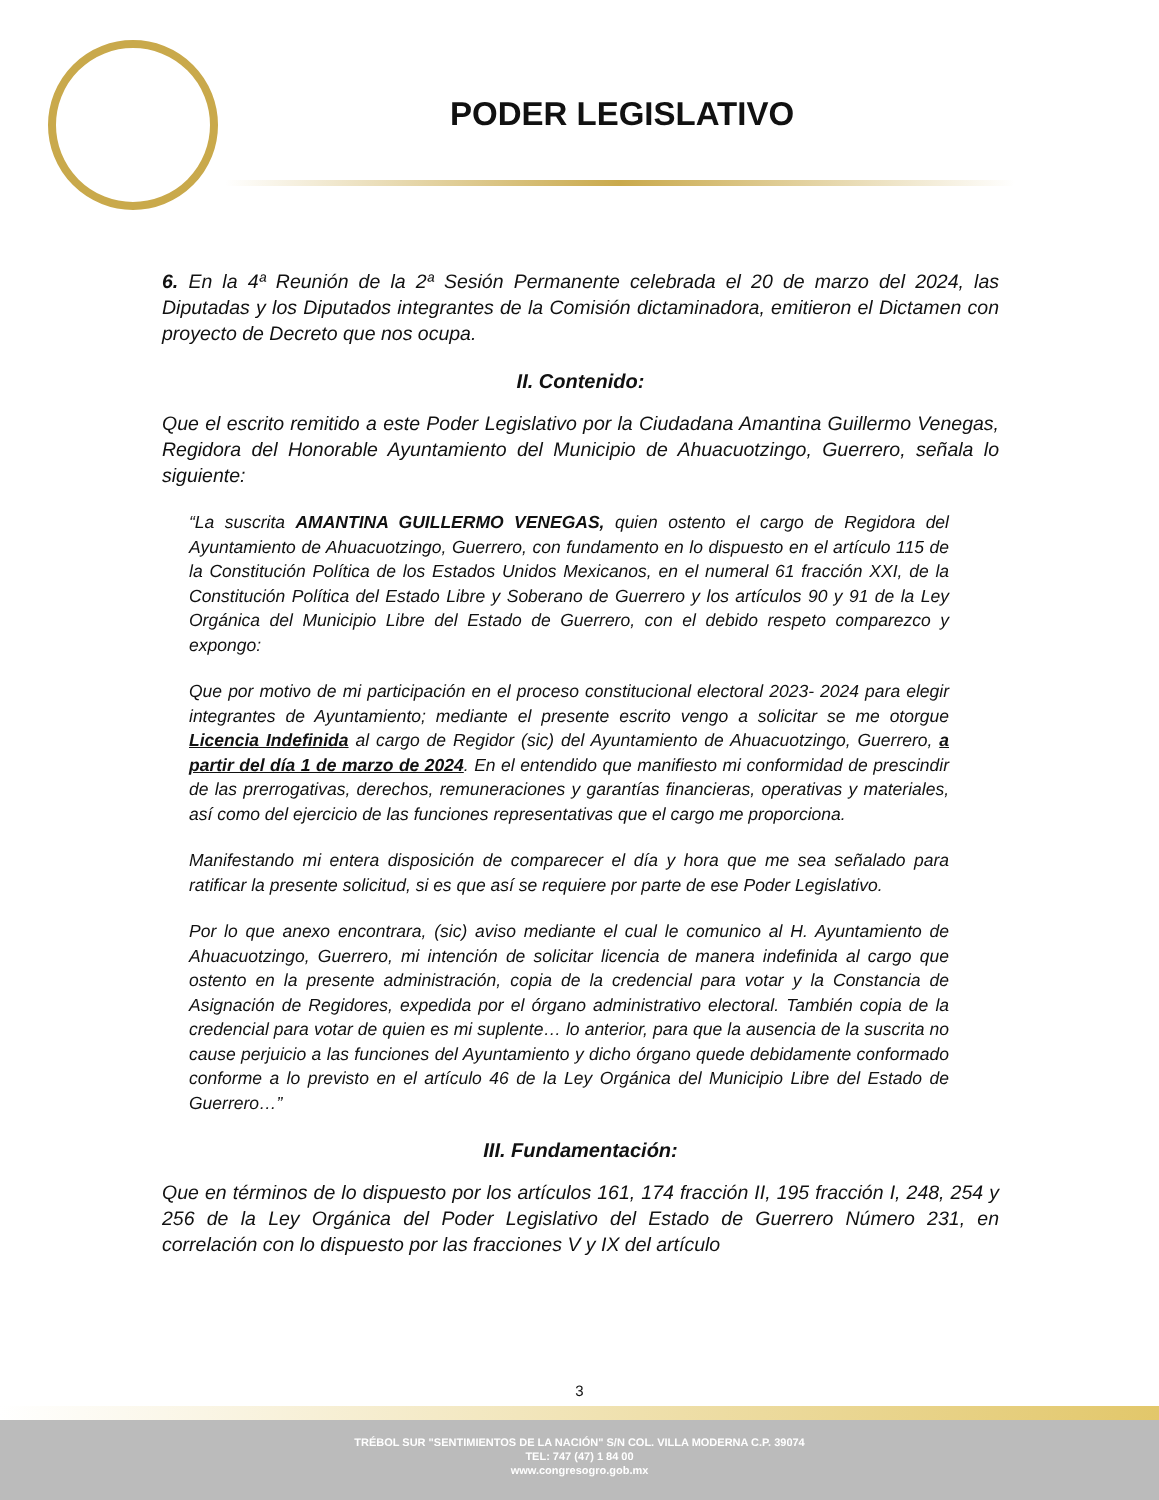PODER LEGISLATIVO
6. En la 4ª Reunión de la 2ª Sesión Permanente celebrada el 20 de marzo del 2024, las Diputadas y los Diputados integrantes de la Comisión dictaminadora, emitieron el Dictamen con proyecto de Decreto que nos ocupa.
II. Contenido:
Que el escrito remitido a este Poder Legislativo por la Ciudadana Amantina Guillermo Venegas, Regidora del Honorable Ayuntamiento del Municipio de Ahuacuotzingo, Guerrero, señala lo siguiente:
“La suscrita AMANTINA GUILLERMO VENEGAS, quien ostento el cargo de Regidora del Ayuntamiento de Ahuacuotzingo, Guerrero, con fundamento en lo dispuesto en el artículo 115 de la Constitución Política de los Estados Unidos Mexicanos, en el numeral 61 fracción XXI, de la Constitución Política del Estado Libre y Soberano de Guerrero y los artículos 90 y 91 de la Ley Orgánica del Municipio Libre del Estado de Guerrero, con el debido respeto comparezco y expongo:
Que por motivo de mi participación en el proceso constitucional electoral 2023- 2024 para elegir integrantes de Ayuntamiento; mediante el presente escrito vengo a solicitar se me otorgue Licencia Indefinida al cargo de Regidor (sic) del Ayuntamiento de Ahuacuotzingo, Guerrero, a partir del día 1 de marzo de 2024. En el entendido que manifiesto mi conformidad de prescindir de las prerrogativas, derechos, remuneraciones y garantías financieras, operativas y materiales, así como del ejercicio de las funciones representativas que el cargo me proporciona.
Manifestando mi entera disposición de comparecer el día y hora que me sea señalado para ratificar la presente solicitud, si es que así se requiere por parte de ese Poder Legislativo.
Por lo que anexo encontrara, (sic) aviso mediante el cual le comunico al H. Ayuntamiento de Ahuacuotzingo, Guerrero, mi intención de solicitar licencia de manera indefinida al cargo que ostento en la presente administración, copia de la credencial para votar y la Constancia de Asignación de Regidores, expedida por el órgano administrativo electoral. También copia de la credencial para votar de quien es mi suplente… lo anterior, para que la ausencia de la suscrita no cause perjuicio a las funciones del Ayuntamiento y dicho órgano quede debidamente conformado conforme a lo previsto en el artículo 46 de la Ley Orgánica del Municipio Libre del Estado de Guerrero…”
III. Fundamentación:
Que en términos de lo dispuesto por los artículos 161, 174 fracción II, 195 fracción I, 248, 254 y 256 de la Ley Orgánica del Poder Legislativo del Estado de Guerrero Número 231, en correlación con lo dispuesto por las fracciones V y IX del artículo
3
TRÉBOL SUR "SENTIMIENTOS DE LA NACIÓN" S/N COL. VILLA MODERNA C.P. 39074
TEL: 747 (47) 1 84 00
www.congresogro.gob.mx